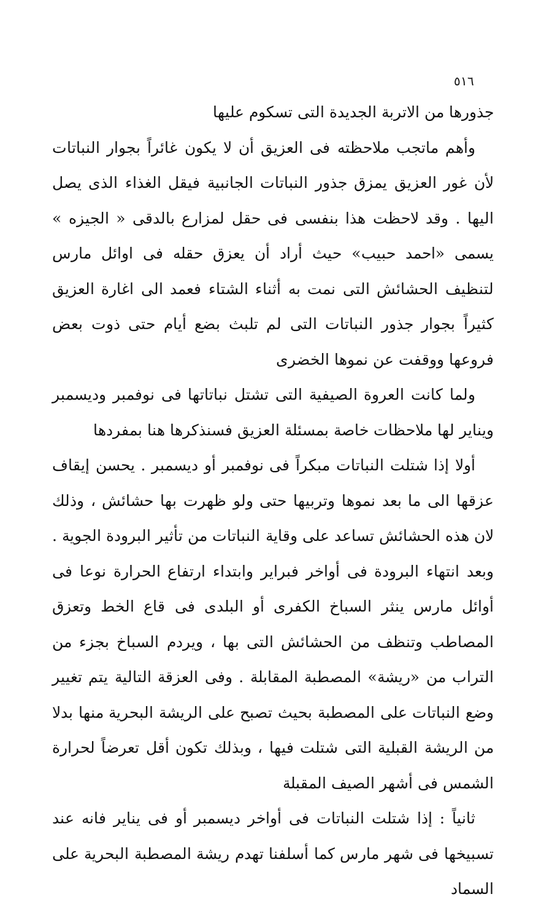٥١٦
جذورها من الاتربة الجديدة التى تسكوم عليها
وأهم ماتجب ملاحظته فى العزيق أن لا يكون غائراً بجوار النباتات لأن غور العزيق يمزق جذور النباتات الجانبية فيقل الغذاء الذى يصل اليها . وقد لاحظت هذا بنفسى فى حقل لمزارع بالدقى « الجيزه » يسمى «احمد حبيب» حيث أراد أن يعزق حقله فى اوائل مارس لتنظيف الحشائش التى نمت به أثناء الشتاء فعمد الى اغارة العزيق كثيراً بجوار جذور النباتات التى لم تلبث بضع أيام حتى ذوت بعض فروعها ووقفت عن نموها الخضرى
ولما كانت العروة الصيفية التى تشتل نباتاتها فى نوفمبر وديسمبر ويناير لها ملاحظات خاصة بمسئلة العزيق فسنذكرها هنا بمفردها
أولا إذا شتلت النباتات مبكراً فى نوفمبر أو ديسمبر . يحسن إيقاف عزقها الى ما بعد نموها وتربيها حتى ولو ظهرت بها حشائش ، وذلك لان هذه الحشائش تساعد على وقاية النباتات من تأثير البرودة الجوية . وبعد انتهاء البرودة فى أواخر فبراير وابتداء ارتفاع الحرارة نوعا فى أوائل مارس ينثر السباخ الكفرى أو البلدى فى قاع الخط وتعزق المصاطب وتنظف من الحشائش التى بها ، ويردم السباخ بجزء من التراب من «ريشة» المصطبة المقابلة . وفى العزقة التالية يتم تغيير وضع النباتات على المصطبة بحيث تصبح على الريشة البحرية منها بدلا من الريشة القبلية التى شتلت فيها ، وبذلك تكون أقل تعرضاً لحرارة الشمس فى أشهر الصيف المقبلة
ثانياً : إذا شتلت النباتات فى أواخر ديسمبر أو فى يناير فانه عند تسبيخها فى شهر مارس كما أسلفنا تهدم ريشة المصطبة البحرية على السماد